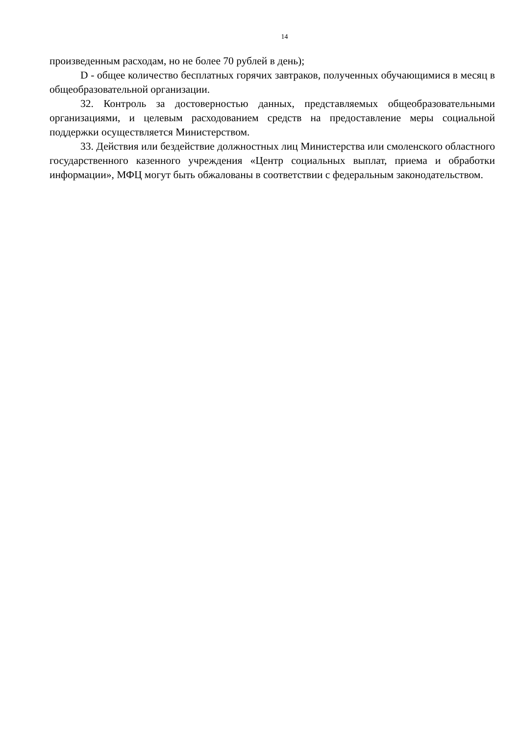14
произведенным расходам, но не более 70 рублей в день);
D - общее количество бесплатных горячих завтраков, полученных обучающимися в месяц в общеобразовательной организации.
32. Контроль за достоверностью данных, представляемых общеобразовательными организациями, и целевым расходованием средств на предоставление меры социальной поддержки осуществляется Министерством.
33. Действия или бездействие должностных лиц Министерства или смоленского областного государственного казенного учреждения «Центр социальных выплат, приема и обработки информации», МФЦ могут быть обжалованы в соответствии с федеральным законодательством.